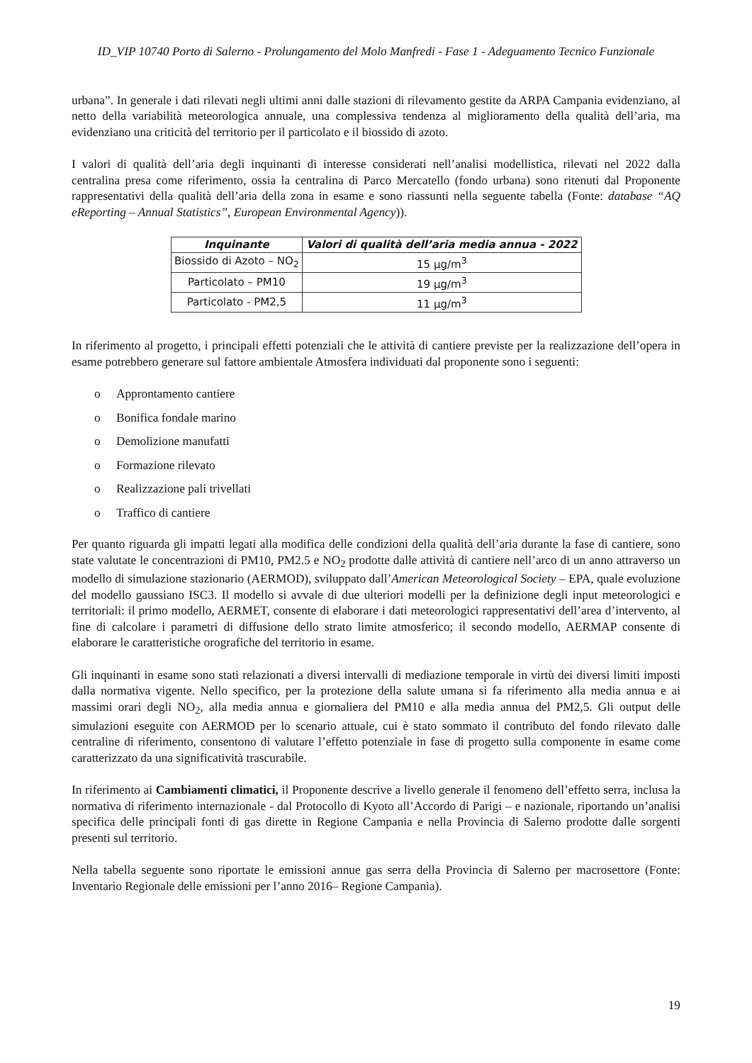ID_VIP 10740 Porto di Salerno - Prolungamento del Molo Manfredi - Fase 1 - Adeguamento Tecnico Funzionale
urbana”. In generale i dati rilevati negli ultimi anni dalle stazioni di rilevamento gestite da ARPA Campania evidenziano, al netto della variabilità meteorologica annuale, una complessiva tendenza al miglioramento della qualità dell’aria, ma evidenziano una criticità del territorio per il particolato e il biossido di azoto.
I valori di qualità dell’aria degli inquinanti di interesse considerati nell’analisi modellistica, rilevati nel 2022 dalla centralina presa come riferimento, ossia la centralina di Parco Mercatello (fondo urbana) sono ritenuti dal Proponente rappresentativi della qualità dell’aria della zona in esame e sono riassunti nella seguente tabella (Fonte: database “AQ eReporting – Annual Statistics”, European Environmental Agency)).
| Inquinante | Valori di qualità dell’aria media annua - 2022 |
| --- | --- |
| Biossido di Azoto – NO<sub>2</sub> | 15 µg/m<sup>3</sup> |
| Particolato – PM10 | 19 µg/m<sup>3</sup> |
| Particolato - PM2,5 | 11 µg/m<sup>3</sup> |
In riferimento al progetto, i principali effetti potenziali che le attività di cantiere previste per la realizzazione dell’opera in esame potrebbero generare sul fattore ambientale Atmosfera individuati dal proponente sono i seguenti:
o Approntamento cantiere
o Bonifica fondale marino
o Demolizione manufatti
o Formazione rilevato
o Realizzazione pali trivellati
o Traffico di cantiere
Per quanto riguarda gli impatti legati alla modifica delle condizioni della qualità dell’aria durante la fase di cantiere, sono state valutate le concentrazioni di PM10, PM2.5 e NO<sub>2</sub> prodotte dalle attività di cantiere nell’arco di un anno attraverso un modello di simulazione stazionario (AERMOD), sviluppato dall’American Meteorological Society – EPA, quale evoluzione del modello gaussiano ISC3. Il modello si avvale di due ulteriori modelli per la definizione degli input meteorologici e territoriali: il primo modello, AERMET, consente di elaborare i dati meteorologici rappresentativi dell’area d’intervento, al fine di calcolare i parametri di diffusione dello strato limite atmosferico; il secondo modello, AERMAP consente di elaborare le caratteristiche orografiche del territorio in esame.
Gli inquinanti in esame sono stati relazionati a diversi intervalli di mediazione temporale in virtù dei diversi limiti imposti dalla normativa vigente. Nello specifico, per la protezione della salute umana si fa riferimento alla media annua e ai massimi orari degli NO<sub>2</sub>, alla media annua e giornaliera del PM10 e alla media annua del PM2,5. Gli output delle simulazioni eseguite con AERMOD per lo scenario attuale, cui è stato sommato il contributo del fondo rilevato dalle centraline di riferimento, consentono di valutare l’effetto potenziale in fase di progetto sulla componente in esame come caratterizzato da una significatività trascurabile.
In riferimento ai Cambiamenti climatici, il Proponente descrive a livello generale il fenomeno dell’effetto serra, inclusa la normativa di riferimento internazionale - dal Protocollo di Kyoto all’Accordo di Parigi – e nazionale, riportando un’analisi specifica delle principali fonti di gas dirette in Regione Campania e nella Provincia di Salerno prodotte dalle sorgenti presenti sul territorio.
Nella tabella seguente sono riportate le emissioni annue gas serra della Provincia di Salerno per macrosettore (Fonte: Inventario Regionale delle emissioni per l’anno 2016– Regione Campania).
19